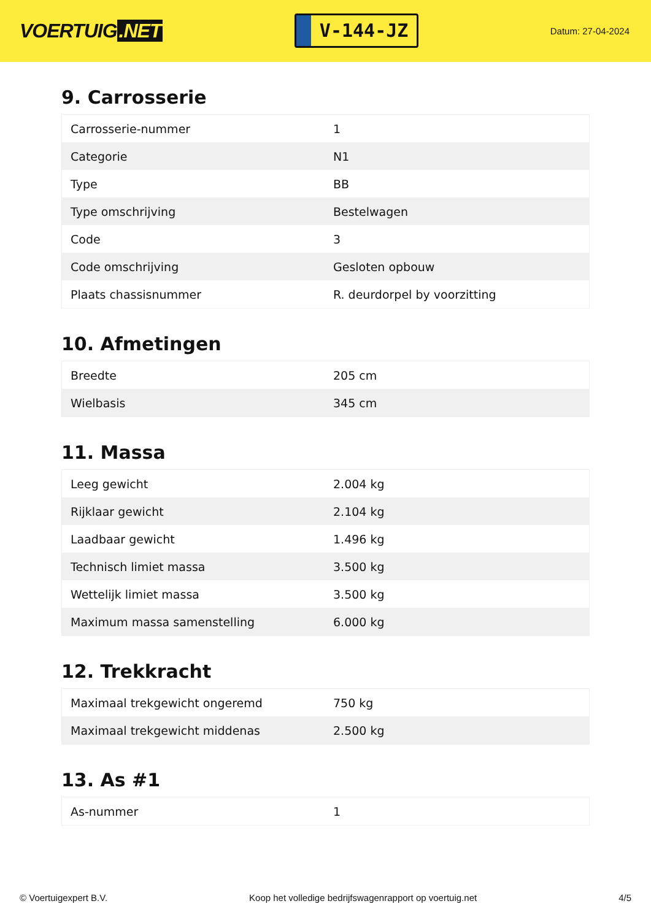VOERTUIG.NET
V-144-JZ
Datum: 27-04-2024
9. Carrosserie
| Carrosserie-nummer | 1 |
| Categorie | N1 |
| Type | BB |
| Type omschrijving | Bestelwagen |
| Code | 3 |
| Code omschrijving | Gesloten opbouw |
| Plaats chassisnummer | R. deurdorpel by voorzitting |
10. Afmetingen
| Breedte | 205 cm |
| Wielbasis | 345 cm |
11. Massa
| Leeg gewicht | 2.004 kg |
| Rijklaar gewicht | 2.104 kg |
| Laadbaar gewicht | 1.496 kg |
| Technisch limiet massa | 3.500 kg |
| Wettelijk limiet massa | 3.500 kg |
| Maximum massa samenstelling | 6.000 kg |
12. Trekkracht
| Maximaal trekgewicht ongeremd | 750 kg |
| Maximaal trekgewicht middenas | 2.500 kg |
13. As #1
| As-nummer | 1 |
© Voertuigexpert B.V. Koop het volledige bedrijfswagenrapport op voertuig.net 4/5